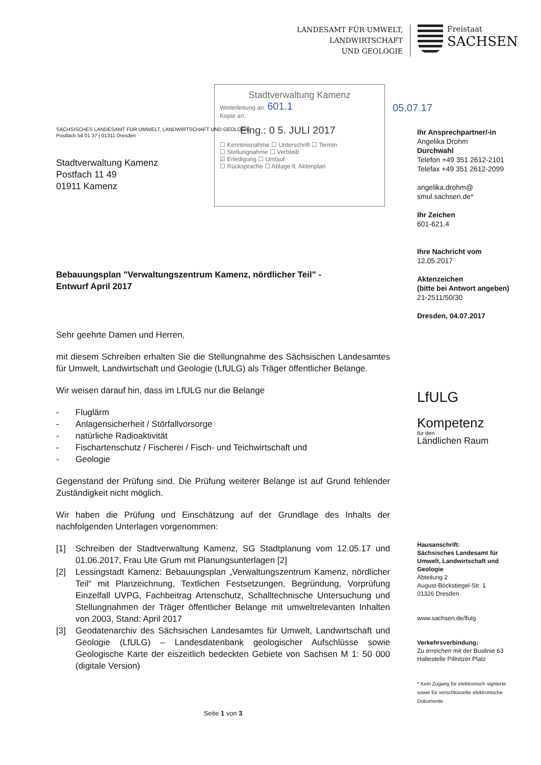LANDESAMT FÜR UMWELT,
LANDWIRTSCHAFT
UND GEOLOGIE
Freistaat
SACHSEN
Stadtverwaltung Kamenz
Weiterleitung an: 601.1
Kopie an:
Eing.: 0 5. JULI 2017
☐ Kenntnisnahme ☐ Unterschrift ☐ Termin
☐ Stellungnahme ☐ Verbleib
☑ Erledigung ☐ Umlauf
☐ Rücksprache ☐ Ablage lt. Aktenplan
05.07.17
SÄCHSISCHES LANDESAMT FÜR UMWELT, LANDWIRTSCHAFT UND GEOLOGIE
Postfach 54 01 37 | 01311 Dresden
Stadtverwaltung Kamenz
Postfach 11 49
01911 Kamenz
Bebauungsplan "Verwaltungszentrum Kamenz, nördlicher Teil" -
Entwurf April 2017
Sehr geehrte Damen und Herren,
mit diesem Schreiben erhalten Sie die Stellungnahme des Sächsischen Landesamtes für Umwelt, Landwirtschaft und Geologie (LfULG) als Träger öffentlicher Belange.
Wir weisen darauf hin, dass im LfULG nur die Belange
- Fluglärm
- Anlagensicherheit / Störfallvorsorge
- natürliche Radioaktivität
- Fischartenschutz / Fischerei / Fisch- und Teichwirtschaft und
- Geologie
Gegenstand der Prüfung sind. Die Prüfung weiterer Belange ist auf Grund fehlender Zuständigkeit nicht möglich.
Wir haben die Prüfung und Einschätzung auf der Grundlage des Inhalts der nachfolgenden Unterlagen vorgenommen:
[1] Schreiben der Stadtverwaltung Kamenz, SG Stadtplanung vom 12.05.17 und 01.06.2017, Frau Ute Grum mit Planungsunterlagen [2]
[2] Lessingstadt Kamenz: Bebauungsplan „Verwaltungszentrum Kamenz, nördlicher Teil“ mit Planzeichnung, Textlichen Festsetzungen, Begründung, Vorprüfung Einzelfall UVPG, Fachbeitrag Artenschutz, Schalltechnische Untersuchung und Stellungnahmen der Träger öffentlicher Belange mit umweltrelevanten Inhalten von 2003, Stand: April 2017
[3] Geodatenarchiv des Sächsischen Landesamtes für Umwelt, Landwirtschaft und Geologie (LfULG) – Landesdatenbank geologischer Aufschlüsse sowie Geologische Karte der eiszeitlich bedeckten Gebiete von Sachsen M 1: 50 000 (digitale Version)
Seite 1 von 3
Ihr Ansprechpartner/-in
Angelika Drohm
Durchwahl
Telefon +49 351 2612-2101
Telefax +49 351 2612-2099
angelika.drohm@
smul.sachsen.de*
Ihr Zeichen
601-621.4
Ihre Nachricht vom
12.05.2017
Aktenzeichen
(bitte bei Antwort angeben)
21-2511/50/30
Dresden, 04.07.2017
LfULG
Kompetenz
für den
Ländlichen Raum
Hausanschrift:
Sächsisches Landesamt für Umwelt, Landwirtschaft und Geologie
Abteilung 2
August-Böckstiegel-Str. 1
01326 Dresden
www.sachsen.de/lfulg
Verkehrsverbindung:
Zu erreichen mit der Buslinie 63
Haltestelle Pillnitzer Platz
* Kein Zugang für elektronisch signierte sowie für verschlüsselte elektronische Dokumente